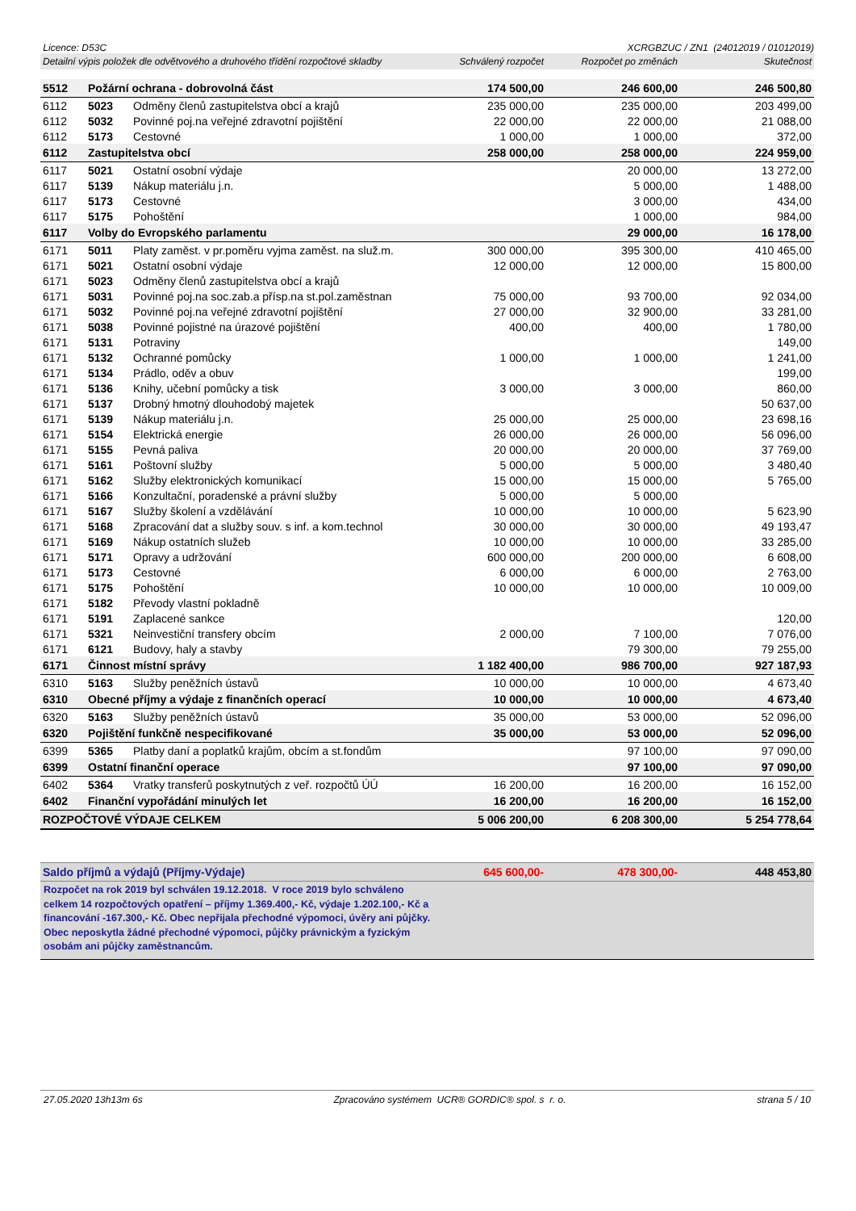Licence: D53C XCRGBZUC / ZN1 (24012019 / 01012019)
| Detailní výpis položek dle odvětvového a druhového třídění rozpočtové skladby | | | Schválený rozpočet | Rozpočet po změnách | Skutečnost |
| --- | --- | --- | --- | --- | --- |
| 5512 | Požární ochrana - dobrovolná část | | 174 500,00 | 246 600,00 | 246 500,80 |
| 6112 | 5023 | Odměny členů zastupitelstva obcí a krajů | 235 000,00 | 235 000,00 | 203 499,00 |
| 6112 | 5032 | Povinné poj.na veřejné zdravotní pojištění | 22 000,00 | 22 000,00 | 21 088,00 |
| 6112 | 5173 | Cestovné | 1 000,00 | 1 000,00 | 372,00 |
| 6112 | Zastupitelstva obcí | | 258 000,00 | 258 000,00 | 224 959,00 |
| 6117 | 5021 | Ostatní osobní výdaje | | 20 000,00 | 13 272,00 |
| 6117 | 5139 | Nákup materiálu j.n. | | 5 000,00 | 1 488,00 |
| 6117 | 5173 | Cestovné | | 3 000,00 | 434,00 |
| 6117 | 5175 | Pohoštění | | 1 000,00 | 984,00 |
| 6117 | Volby do Evropského parlamentu | | | 29 000,00 | 16 178,00 |
| 6171 | 5011 | Platy zaměst. v pr.poměru vyjma zaměst. na služ.m. | 300 000,00 | 395 300,00 | 410 465,00 |
| 6171 | 5021 | Ostatní osobní výdaje | 12 000,00 | 12 000,00 | 15 800,00 |
| 6171 | 5023 | Odměny členů zastupitelstva obcí a krajů | | | |
| 6171 | 5031 | Povinné poj.na soc.zab.a přísp.na st.pol.zaměstnan | 75 000,00 | 93 700,00 | 92 034,00 |
| 6171 | 5032 | Povinné poj.na veřejné zdravotní pojištění | 27 000,00 | 32 900,00 | 33 281,00 |
| 6171 | 5038 | Povinné pojistné na úrazové pojištění | 400,00 | 400,00 | 1 780,00 |
| 6171 | 5131 | Potraviny | | | 149,00 |
| 6171 | 5132 | Ochranné pomůcky | 1 000,00 | 1 000,00 | 1 241,00 |
| 6171 | 5134 | Prádlo, oděv a obuv | | | 199,00 |
| 6171 | 5136 | Knihy, učební pomůcky a tisk | 3 000,00 | 3 000,00 | 860,00 |
| 6171 | 5137 | Drobný hmotný dlouhodobý majetek | | | 50 637,00 |
| 6171 | 5139 | Nákup materiálu j.n. | 25 000,00 | 25 000,00 | 23 698,16 |
| 6171 | 5154 | Elektrická energie | 26 000,00 | 26 000,00 | 56 096,00 |
| 6171 | 5155 | Pevná paliva | 20 000,00 | 20 000,00 | 37 769,00 |
| 6171 | 5161 | Poštovní služby | 5 000,00 | 5 000,00 | 3 480,40 |
| 6171 | 5162 | Služby elektronických komunikací | 15 000,00 | 15 000,00 | 5 765,00 |
| 6171 | 5166 | Konzultační, poradenské a právní služby | 5 000,00 | 5 000,00 | |
| 6171 | 5167 | Služby školení a vzdělávání | 10 000,00 | 10 000,00 | 5 623,90 |
| 6171 | 5168 | Zpracování dat a služby souv. s inf. a kom.technol | 30 000,00 | 30 000,00 | 49 193,47 |
| 6171 | 5169 | Nákup ostatních služeb | 10 000,00 | 10 000,00 | 33 285,00 |
| 6171 | 5171 | Opravy a udržování | 600 000,00 | 200 000,00 | 6 608,00 |
| 6171 | 5173 | Cestovné | 6 000,00 | 6 000,00 | 2 763,00 |
| 6171 | 5175 | Pohoštění | 10 000,00 | 10 000,00 | 10 009,00 |
| 6171 | 5182 | Převody vlastní pokladně | | | |
| 6171 | 5191 | Zaplacené sankce | | | 120,00 |
| 6171 | 5321 | Neinvestiční transfery obcím | 2 000,00 | 7 100,00 | 7 076,00 |
| 6171 | 6121 | Budovy, haly a stavby | | 79 300,00 | 79 255,00 |
| 6171 | Činnost místní správy | | 1 182 400,00 | 986 700,00 | 927 187,93 |
| 6310 | 5163 | Služby peněžních ústavů | 10 000,00 | 10 000,00 | 4 673,40 |
| 6310 | Obecné příjmy a výdaje z finančních operací | | 10 000,00 | 10 000,00 | 4 673,40 |
| 6320 | 5163 | Služby peněžních ústavů | 35 000,00 | 53 000,00 | 52 096,00 |
| 6320 | Pojištění funkčně nespecifikované | | 35 000,00 | 53 000,00 | 52 096,00 |
| 6399 | 5365 | Platby daní a poplatků krajům, obcím a st.fondům | | 97 100,00 | 97 090,00 |
| 6399 | Ostatní finanční operace | | | 97 100,00 | 97 090,00 |
| 6402 | 5364 | Vratky transferů poskytnutých z veř. rozpočtů ÚÚ | 16 200,00 | 16 200,00 | 16 152,00 |
| 6402 | Finanční vypořádání minulých let | | 16 200,00 | 16 200,00 | 16 152,00 |
| ROZPOČTOVÉ VÝDAJE CELKEM | | | 5 006 200,00 | 6 208 300,00 | 5 254 778,64 |
| Saldo příjmů a výdajů (Příjmy-Výdaje) | 645 600,00- | 478 300,00- | 448 453,80 |
Rozpočet na rok 2019 byl schválen 19.12.2018. V roce 2019 bylo schváleno celkem 14 rozpočtových opatření – příjmy 1.369.400,- Kč, výdaje 1.202.100,- Kč a financování -167.300,- Kč. Obec nepřijala přechodné výpomoci, úvěry ani půjčky. Obec neposkytla žádné přechodné výpomoci, půjčky právnickým a fyzickým osobám ani půjčky zaměstnancům.
27.05.2020 13h13m 6s Zpracováno systémem UCR® GORDIC® spol. s r. o. strana 5 / 10